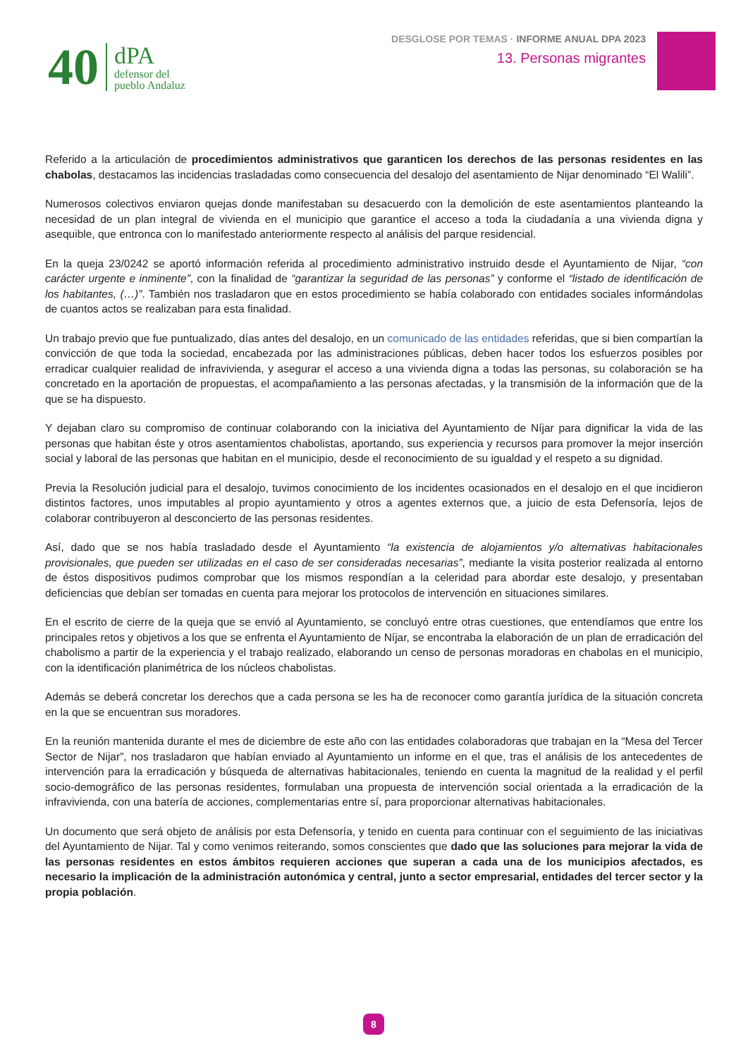40
dPA
defensor del
pueblo Andaluz
DESGLOSE POR TEMAS · INFORME ANUAL DPA 2023
13. Personas migrantes
Referido a la articulación de procedimientos administrativos que garanticen los derechos de las personas residentes en las chabolas, destacamos las incidencias trasladadas como consecuencia del desalojo del asentamiento de Nijar denominado “El Walili”.
Numerosos colectivos enviaron quejas donde manifestaban su desacuerdo con la demolición de este asentamientos planteando la necesidad de un plan integral de vivienda en el municipio que garantice el acceso a toda la ciudadanía a una vivienda digna y asequible, que entronca con lo manifestado anteriormente respecto al análisis del parque residencial.
En la queja 23/0242 se aportó información referida al procedimiento administrativo instruido desde el Ayuntamiento de Nijar, “con carácter urgente e inminente”, con la finalidad de “garantizar la seguridad de las personas” y conforme el “listado de identificación de los habitantes, (…)”. También nos trasladaron que en estos procedimiento se había colaborado con entidades sociales informándolas de cuantos actos se realizaban para esta finalidad.
Un trabajo previo que fue puntualizado, días antes del desalojo, en un comunicado de las entidades referidas, que si bien compartían la convicción de que toda la sociedad, encabezada por las administraciones públicas, deben hacer todos los esfuerzos posibles por erradicar cualquier realidad de infravivienda, y asegurar el acceso a una vivienda digna a todas las personas, su colaboración se ha concretado en la aportación de propuestas, el acompañamiento a las personas afectadas, y la transmisión de la información que de la que se ha dispuesto.
Y dejaban claro su compromiso de continuar colaborando con la iniciativa del Ayuntamiento de Níjar para dignificar la vida de las personas que habitan éste y otros asentamientos chabolistas, aportando, sus experiencia y recursos para promover la mejor inserción social y laboral de las personas que habitan en el municipio, desde el reconocimiento de su igualdad y el respeto a su dignidad.
Previa la Resolución judicial para el desalojo, tuvimos conocimiento de los incidentes ocasionados en el desalojo en el que incidieron distintos factores, unos imputables al propio ayuntamiento y otros a agentes externos que, a juicio de esta Defensoría, lejos de colaborar contribuyeron al desconcierto de las personas residentes.
Así, dado que se nos había trasladado desde el Ayuntamiento “la existencia de alojamientos y/o alternativas habitacionales provisionales, que pueden ser utilizadas en el caso de ser consideradas necesarias”, mediante la visita posterior realizada al entorno de éstos dispositivos pudimos comprobar que los mismos respondían a la celeridad para abordar este desalojo, y presentaban deficiencias que debían ser tomadas en cuenta para mejorar los protocolos de intervención en situaciones similares.
En el escrito de cierre de la queja que se envió al Ayuntamiento, se concluyó entre otras cuestiones, que entendíamos que entre los principales retos y objetivos a los que se enfrenta el Ayuntamiento de Níjar, se encontraba la elaboración de un plan de erradicación del chabolismo a partir de la experiencia y el trabajo realizado, elaborando un censo de personas moradoras en chabolas en el municipio, con la identificación planimétrica de los núcleos chabolistas.
Además se deberá concretar los derechos que a cada persona se les ha de reconocer como garantía jurídica de la situación concreta en la que se encuentran sus moradores.
En la reunión mantenida durante el mes de diciembre de este año con las entidades colaboradoras que trabajan en la “Mesa del Tercer Sector de Nijar”, nos trasladaron que habían enviado al Ayuntamiento un informe en el que, tras el análisis de los antecedentes de intervención para la erradicación y búsqueda de alternativas habitacionales, teniendo en cuenta la magnitud de la realidad y el perfil socio-demográfico de las personas residentes, formulaban una propuesta de intervención social orientada a la erradicación de la infravivienda, con una batería de acciones, complementarias entre sí, para proporcionar alternativas habitacionales.
Un documento que será objeto de análisis por esta Defensoría, y tenido en cuenta para continuar con el seguimiento de las iniciativas del Ayuntamiento de Nijar. Tal y como venimos reiterando, somos conscientes que dado que las soluciones para mejorar la vida de las personas residentes en estos ámbitos requieren acciones que superan a cada una de los municipios afectados, es necesario la implicación de la administración autonómica y central, junto a sector empresarial, entidades del tercer sector y la propia población.
8